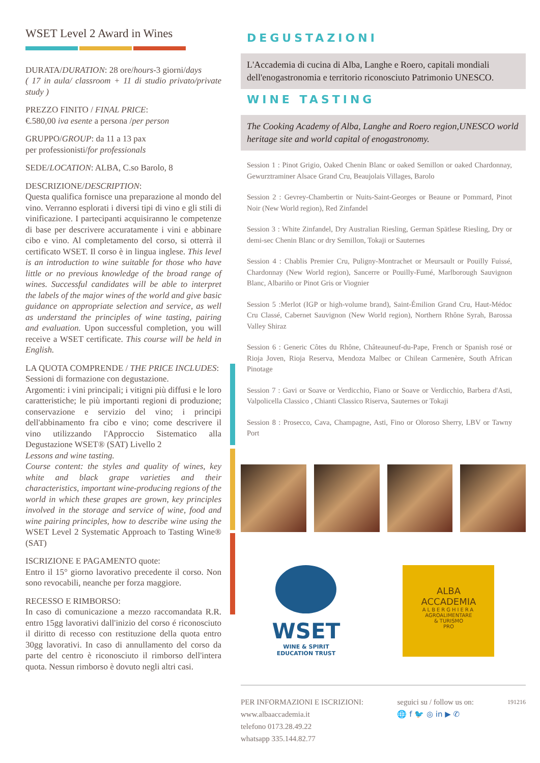WSET Level 2 Award in Wines
DURATA/DURATION: 28 ore/hours-3 giorni/days
( 17 in aula/ classroom + 11 di studio privato/private study )
PREZZO FINITO / FINAL PRICE:
€.580,00 iva esente a persona /per person
GRUPPO/GROUP: da 11 a 13 pax
per professionisti/for professionals
SEDE/LOCATION: ALBA, C.so Barolo, 8
DESCRIZIONE/DESCRIPTION:
Questa qualifica fornisce una preparazione al mondo del vino. Verranno esplorati i diversi tipi di vino e gli stili di vinificazione. I partecipanti acquisiranno le competenze di base per descrivere accuratamente i vini e abbinare cibo e vino. Al completamento del corso, si otterrà il certificato WSET. Il corso è in lingua inglese. This level is an introduction to wine suitable for those who have little or no previous knowledge of the broad range of wines. Successful candidates will be able to interpret the labels of the major wines of the world and give basic guidance on appropriate selection and service, as well as understand the principles of wine tasting, pairing and evaluation. Upon successful completion, you will receive a WSET certificate. This course will be held in English.
LA QUOTA COMPRENDE / THE PRICE INCLUDES:
Sessioni di formazione con degustazione.
Argomenti: i vini principali; i vitigni più diffusi e le loro caratteristiche; le più importanti regioni di produzione; conservazione e servizio del vino; i principi dell'abbinamento fra cibo e vino; come descrivere il vino utilizzando l'Approccio Sistematico alla Degustazione WSET® (SAT) Livello 2
Lessons and wine tasting.
Course content: the styles and quality of wines, key white and black grape varieties and their characteristics, important wine-producing regions of the world in which these grapes are grown, key principles involved in the storage and service of wine, food and wine pairing principles, how to describe wine using the WSET Level 2 Systematic Approach to Tasting Wine® (SAT)
ISCRIZIONE E PAGAMENTO quote:
Entro il 15° giorno lavorativo precedente il corso. Non sono revocabili, neanche per forza maggiore.
RECESSO E RIMBORSO:
In caso di comunicazione a mezzo raccomandata R.R. entro 15gg lavorativi dall'inizio del corso é riconosciuto il diritto di recesso con restituzione della quota entro 30gg lavorativi. In caso di annullamento del corso da parte del centro è riconosciuto il rimborso dell'intera quota. Nessun rimborso è dovuto negli altri casi.
DEGUSTAZIONI
L'Accademia di cucina di Alba, Langhe e Roero, capitali mondiali dell'enogastronomia e territorio riconosciuto Patrimonio UNESCO.
WINE TASTING
The Cooking Academy of Alba, Langhe and Roero region,UNESCO world heritage site and world capital of enogastronomy.
Session 1 : Pinot Grigio, Oaked Chenin Blanc or oaked Semillon or oaked Chardonnay, Gewurztraminer Alsace Grand Cru, Beaujolais Villages, Barolo
Session 2 : Gevrey-Chambertin or Nuits-Saint-Georges or Beaune or Pommard, Pinot Noir (New World region), Red Zinfandel
Session 3 : White Zinfandel, Dry Australian Riesling, German Spätlese Riesling, Dry or demi-sec Chenin Blanc or dry Semillon, Tokaji or Sauternes
Session 4 : Chablis Premier Cru, Puligny-Montrachet or Meursault or Pouilly Fuissé, Chardonnay (New World region), Sancerre or Pouilly-Fumé, Marlborough Sauvignon Blanc, Albariño or Pinot Gris or Viognier
Session 5 :Merlot (IGP or high-volume brand), Saint-Émilion Grand Cru, Haut-Médoc Cru Classé, Cabernet Sauvignon (New World region), Northern Rhône Syrah, Barossa Valley Shiraz
Session 6 : Generic Côtes du Rhône, Châteauneuf-du-Pape, French or Spanish rosé or Rioja Joven, Rioja Reserva, Mendoza Malbec or Chilean Carmenère, South African Pinotage
Session 7 : Gavi or Soave or Verdicchio, Fiano or Soave or Verdicchio, Barbera d'Asti, Valpolicella Classico , Chianti Classico Riserva, Sauternes or Tokaji
Session 8 : Prosecco, Cava, Champagne, Asti, Fino or Oloroso Sherry, LBV or Tawny Port
WSET
WINE & SPIRIT
EDUCATION TRUST
ALBA
ACCADEMIA
ALBERGHIERA
AGROALIMENTARE
& TURISMO
PRO
PER INFORMAZIONI E ISCRIZIONI:
www.albaaccademia.it
telefono 0173.28.49.22
whatsapp 335.144.82.77
seguici su / follow us on:
🌐 f 🐦 ◎ in ▶ ✆
191216